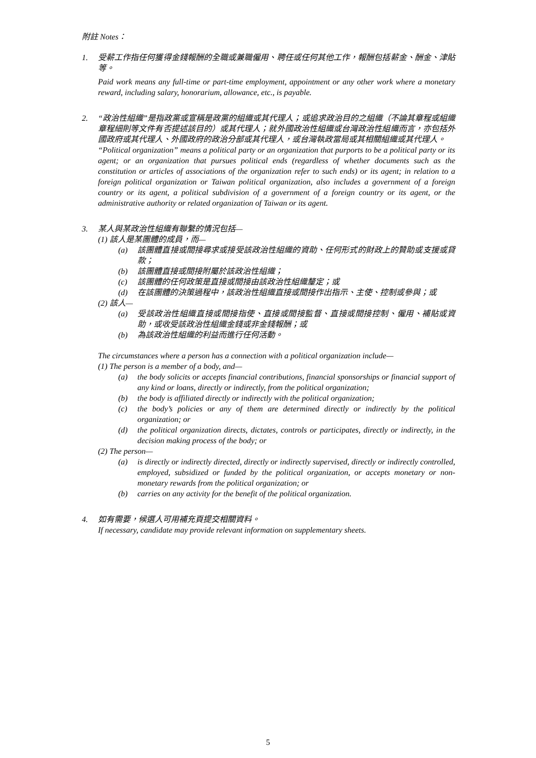附註 Notes：
1. 受薪工作指任何獲得金錢報酬的全職或兼職僱用、聘任或任何其他工作，報酬包括薪金、酬金、津貼等。
Paid work means any full-time or part-time employment, appointment or any other work where a monetary reward, including salary, honorarium, allowance, etc., is payable.
2. “政治性組織”是指政黨或宣稱是政黨的組織或其代理人；或追求政治目的之組織（不論其章程或組織章程細則等文件有否提述該目的）或其代理人；就外國政治性組織或台灣政治性組織而言，亦包括外國政府或其代理人、外國政府的政治分部或其代理人，或台灣執政當局或其相關組織或其代理人。
“Political organization” means a political party or an organization that purports to be a political party or its agent; or an organization that pursues political ends (regardless of whether documents such as the constitution or articles of associations of the organization refer to such ends) or its agent; in relation to a foreign political organization or Taiwan political organization, also includes a government of a foreign country or its agent, a political subdivision of a government of a foreign country or its agent, or the administrative authority or related organization of Taiwan or its agent.
3. 某人與某政治性組織有聯繫的情況包括—
(1) 該人是某團體的成員，而—
(a) 該團體直接或間接尋求或接受該政治性組織的資助、任何形式的財政上的贊助或支援或貸款；
(b) 該團體直接或間接附屬於該政治性組織；
(c) 該團體的任何政策是直接或間接由該政治性組織釐定；或
(d) 在該團體的決策過程中，該政治性組織直接或間接作出指示、主使、控制或參與；或
(2) 該人—
(a) 受該政治性組織直接或間接指使、直接或間接監督、直接或間接控制、僱用、補貼或資助，或收受該政治性組織金錢或非金錢報酬；或
(b) 為該政治性組織的利益而進行任何活動。
The circumstances where a person has a connection with a political organization include—
(1) The person is a member of a body, and—
(a) the body solicits or accepts financial contributions, financial sponsorships or financial support of any kind or loans, directly or indirectly, from the political organization;
(b) the body is affiliated directly or indirectly with the political organization;
(c) the body’s policies or any of them are determined directly or indirectly by the political organization; or
(d) the political organization directs, dictates, controls or participates, directly or indirectly, in the decision making process of the body; or
(2) The person—
(a) is directly or indirectly directed, directly or indirectly supervised, directly or indirectly controlled, employed, subsidized or funded by the political organization, or accepts monetary or non-monetary rewards from the political organization; or
(b) carries on any activity for the benefit of the political organization.
4. 如有需要，候選人可用補充頁提交相關資料。
If necessary, candidate may provide relevant information on supplementary sheets.
5